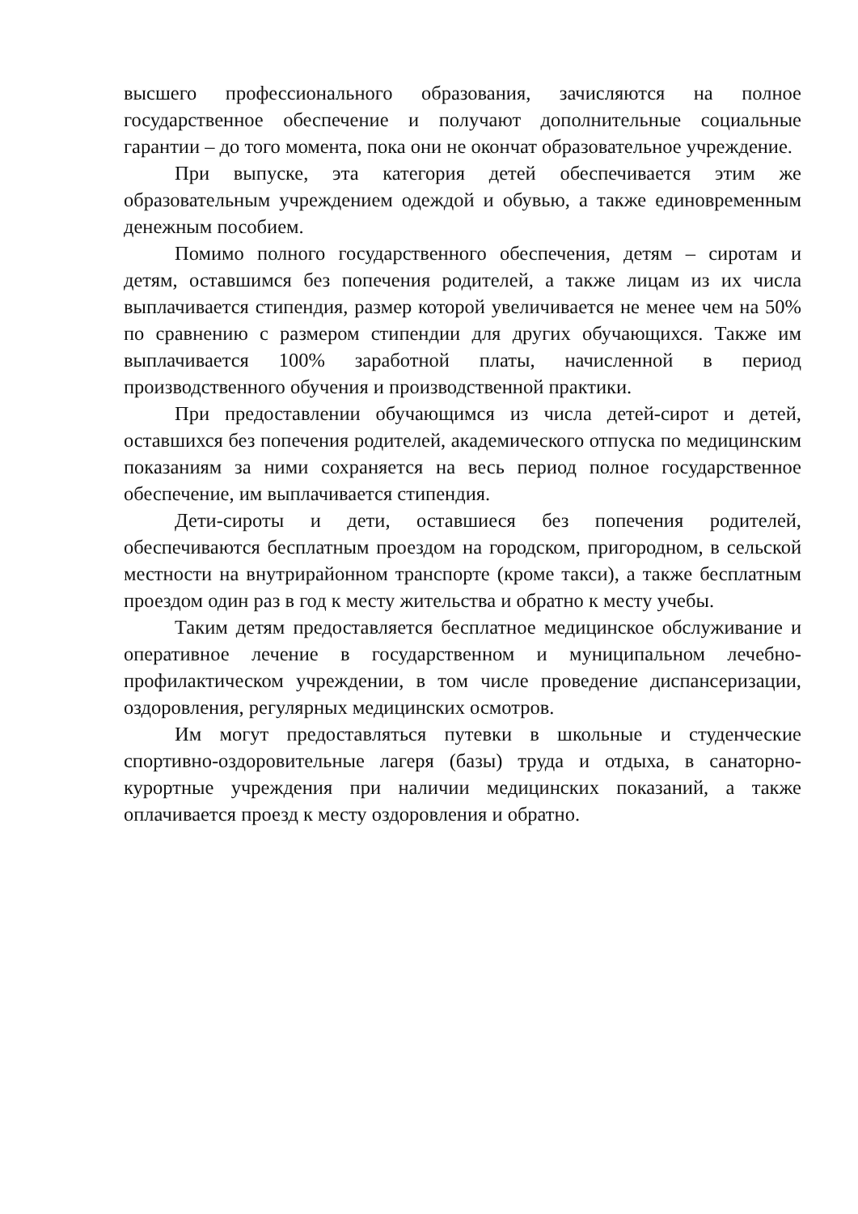высшего профессионального образования, зачисляются на полное государственное обеспечение и получают дополнительные социальные гарантии – до того момента, пока они не окончат образовательное учреждение.
При выпуске, эта категория детей обеспечивается этим же образовательным учреждением одеждой и обувью, а также единовременным денежным пособием.
Помимо полного государственного обеспечения, детям – сиротам и детям, оставшимся без попечения родителей, а также лицам из их числа выплачивается стипендия, размер которой увеличивается не менее чем на 50% по сравнению с размером стипендии для других обучающихся. Также им выплачивается 100% заработной платы, начисленной в период производственного обучения и производственной практики.
При предоставлении обучающимся из числа детей-сирот и детей, оставшихся без попечения родителей, академического отпуска по медицинским показаниям за ними сохраняется на весь период полное государственное обеспечение, им выплачивается стипендия.
Дети-сироты и дети, оставшиеся без попечения родителей, обеспечиваются бесплатным проездом на городском, пригородном, в сельской местности на внутрирайонном транспорте (кроме такси), а также бесплатным проездом один раз в год к месту жительства и обратно к месту учебы.
Таким детям предоставляется бесплатное медицинское обслуживание и оперативное лечение в государственном и муниципальном лечебно-профилактическом учреждении, в том числе проведение диспансеризации, оздоровления, регулярных медицинских осмотров.
Им могут предоставляться путевки в школьные и студенческие спортивно-оздоровительные лагеря (базы) труда и отдыха, в санаторно-курортные учреждения при наличии медицинских показаний, а также оплачивается проезд к месту оздоровления и обратно.